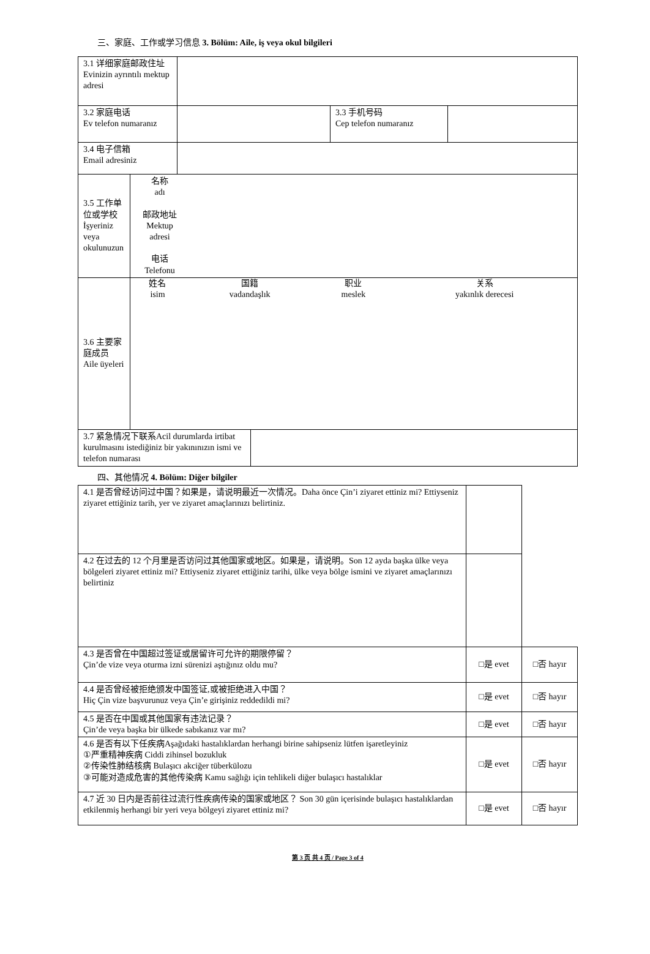三、家庭、工作或学习信息 3. Bölüm: Aile, iş veya okul bilgileri
| 3.1 详细家庭邮政住址 Evinizin ayrıntılı mektup adresi | | | |
| 3.2 家庭电话 Ev telefon numaranız | | 3.3 手机号码 Cep telefon numaranız | |
| 3.4 电子信箱 Email adresiniz | | | |
| 3.5 工作单位或学校 İşyeriniz veya okulunuzun | 名称 adı 邮政地址 Mektup adresi 电话 Telefonu |
| 3.6 主要家庭成员 Aile üyeleri | / 姓名 isim / 国籍 vadandaşlık / 职业 meslek / 关系 yakınlık derecesi / |
| 3.7 紧急情况下联系Acil durumlarda irtibat kurulmasını istediğiniz bir yakınınızın ismi ve telefon numarası | |
四、其他情况 4. Bölüm: Diğer bilgiler
| 4.1 是否曾经访问过中国？如果是，请说明最近一次情况。Daha önce Çin’i ziyaret ettiniz mi? Ettiyseniz ziyaret ettiğiniz tarih, yer ve ziyaret amaçlarınızı belirtiniz. | | | |
| 4.2 在过去的 12 个月里是否访问过其他国家或地区。如果是，请说明。Son 12 ayda başka ülke veya bölgeleri ziyaret ettiniz mi? Ettiyseniz ziyaret ettiğiniz tarihi, ülke veya bölge ismini ve ziyaret amaçlarınızı belirtiniz | | | |
| 4.3 是否曾在中国超过签证或居留许可允许的期限停留？ Çin’de vize veya oturma izni sürenizi aştığınız oldu mu? | | □是 evet | □否 hayır |
| 4.4 是否曾经被拒绝颁发中国签证,或被拒绝进入中国？ Hiç Çin vize başvurunuz veya Çin’e girişiniz reddedildi mi? | | □是 evet | □否 hayır |
| 4.5 是否在中国或其他国家有违法记录？ Çin’de veya başka bir ülkede sabıkanız var mı? | | □是 evet | □否 hayır |
| 4.6 是否有以下任疾病Aşağıdaki hastalıklardan herhangi birine sahipseniz lütfen işaretleyiniz ①严重精神疾病 Ciddi zihinsel bozukluk ②传染性肺结核病 Bulaşıcı akciğer tüberkülozu ③可能对造成危害的其他传染病 Kamu sağlığı için tehlikeli diğer bulaşıcı hastalıklar | | □是 evet | □否 hayır |
| 4.7 近 30 日内是否前往过流行性疾病传染的国家或地区？ Son 30 gün içerisinde bulaşıcı hastalıklardan etkilenmiş herhangi bir yeri veya bölgeyi ziyaret ettiniz mi? | | □是 evet | □否 hayır |
第 3 页 共 4 页 / Page 3 of 4